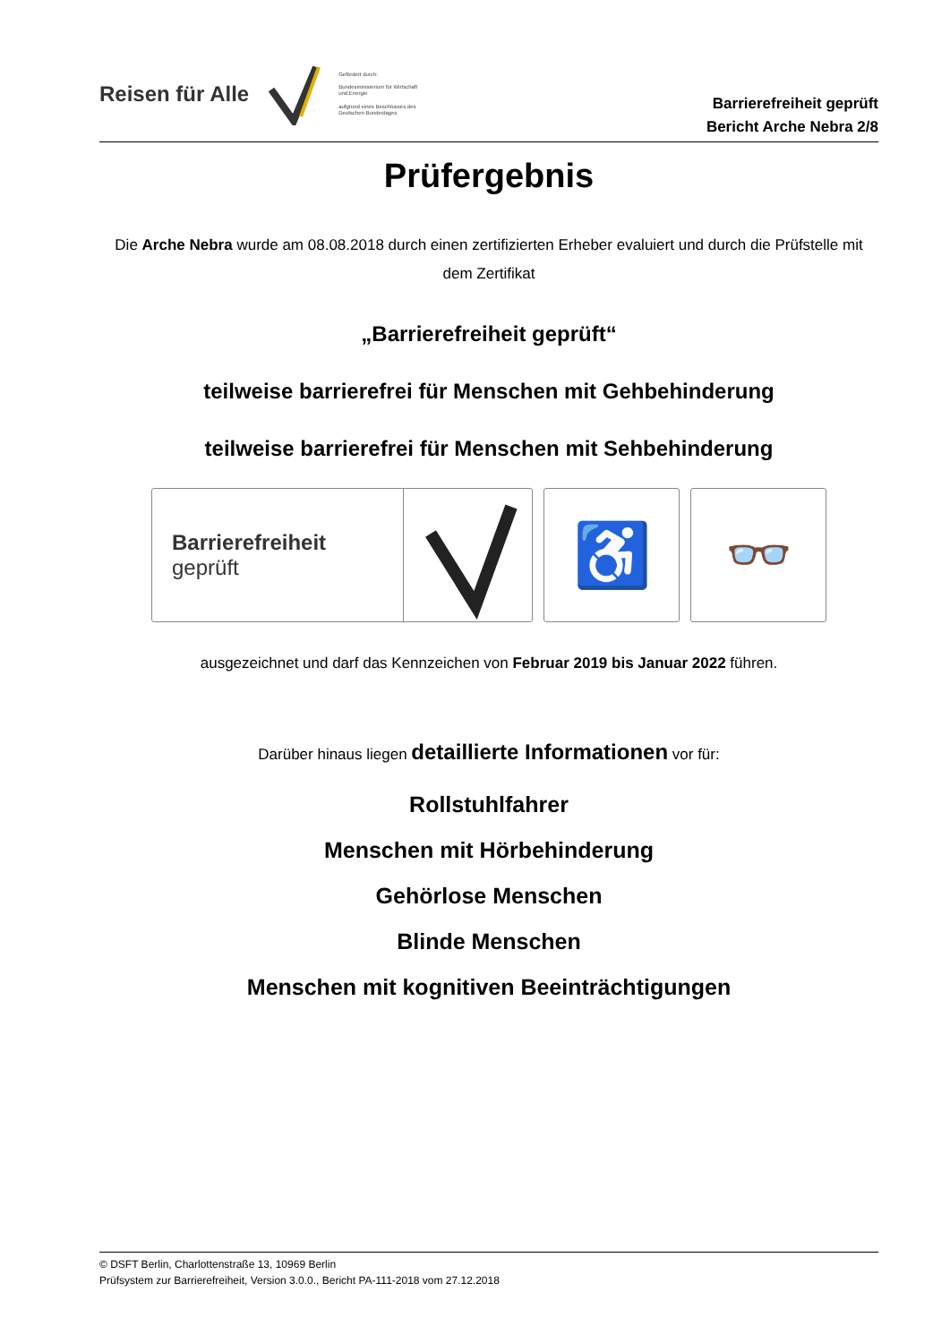Reisen für Alle
Gefördert durch:
Bundesministerium für Wirtschaft und Energie
aufgrund eines Beschlusses des Deutschen Bundestages
Barrierefreiheit geprüft
Bericht Arche Nebra 2/8
Prüfergebnis
Die Arche Nebra wurde am 08.08.2018 durch einen zertifizierten Erheber evaluiert und durch die Prüfstelle mit dem Zertifikat
„Barrierefreiheit geprüft“
teilweise barrierefrei für Menschen mit Gehbehinderung
teilweise barrierefrei für Menschen mit Sehbehinderung
Barrierefreiheit
geprüft
♿
👓
ausgezeichnet und darf das Kennzeichen von Februar 2019 bis Januar 2022 führen.
Darüber hinaus liegen detaillierte Informationen vor für:
Rollstuhlfahrer
Menschen mit Hörbehinderung
Gehörlose Menschen
Blinde Menschen
Menschen mit kognitiven Beeinträchtigungen
© DSFT Berlin, Charlottenstraße 13, 10969 Berlin
Prüfsystem zur Barrierefreiheit, Version 3.0.0., Bericht PA-111-2018 vom 27.12.2018